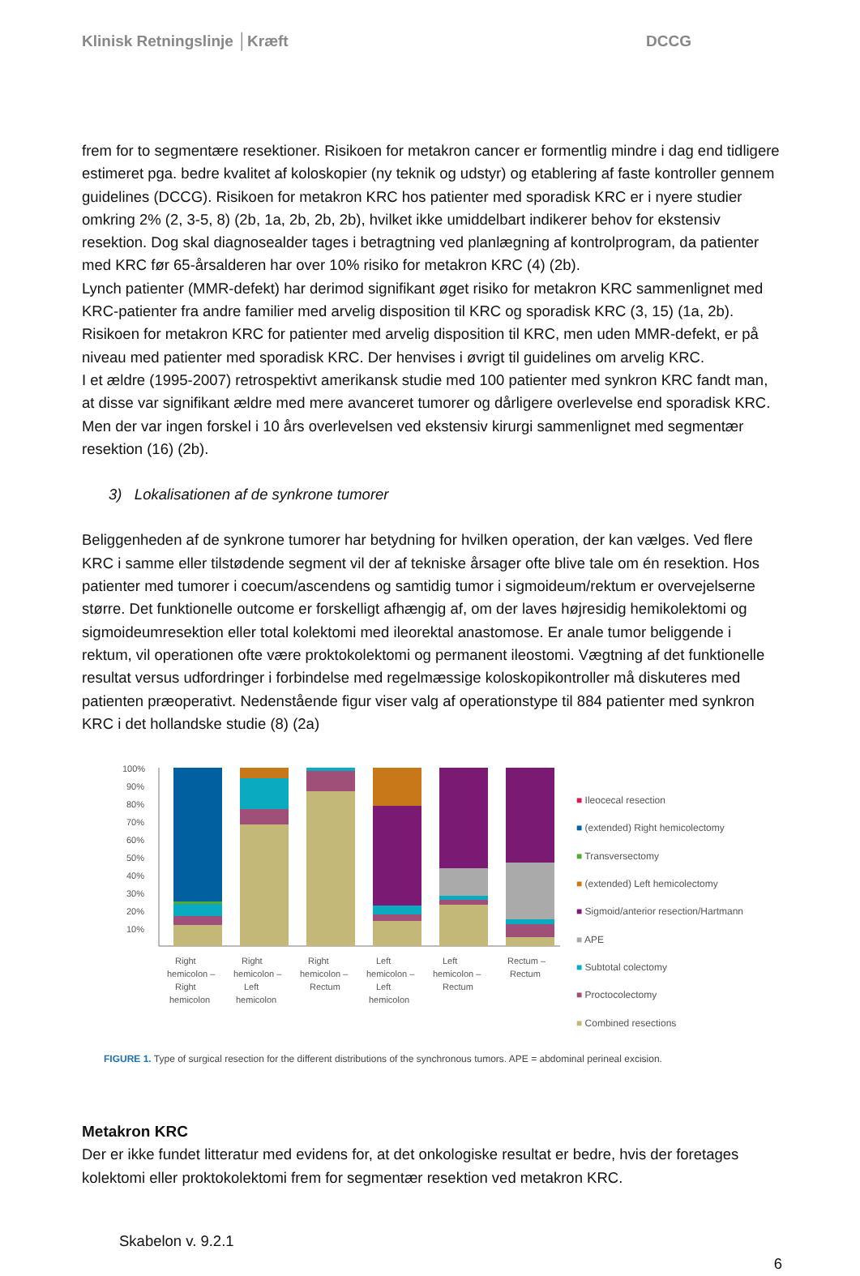Klinisk Retningslinje │Kræft DCCG
frem for to segmentære resektioner. Risikoen for metakron cancer er formentlig mindre i dag end tidligere estimeret pga. bedre kvalitet af koloskopier (ny teknik og udstyr) og etablering af faste kontroller gennem guidelines (DCCG). Risikoen for metakron KRC hos patienter med sporadisk KRC er i nyere studier omkring 2% (2, 3-5, 8) (2b, 1a, 2b, 2b, 2b), hvilket ikke umiddelbart indikerer behov for ekstensiv resektion. Dog skal diagnosealder tages i betragtning ved planlægning af kontrolprogram, da patienter med KRC før 65-årsalderen har over 10% risiko for metakron KRC (4) (2b).
Lynch patienter (MMR-defekt) har derimod signifikant øget risiko for metakron KRC sammenlignet med KRC-patienter fra andre familier med arvelig disposition til KRC og sporadisk KRC (3, 15) (1a, 2b). Risikoen for metakron KRC for patienter med arvelig disposition til KRC, men uden MMR-defekt, er på niveau med patienter med sporadisk KRC. Der henvises i øvrigt til guidelines om arvelig KRC.
I et ældre (1995-2007) retrospektivt amerikansk studie med 100 patienter med synkron KRC fandt man, at disse var signifikant ældre med mere avanceret tumorer og dårligere overlevelse end sporadisk KRC. Men der var ingen forskel i 10 års overlevelsen ved ekstensiv kirurgi sammenlignet med segmentær resektion (16) (2b).
3) Lokalisationen af de synkrone tumorer
Beliggenheden af de synkrone tumorer har betydning for hvilken operation, der kan vælges. Ved flere KRC i samme eller tilstødende segment vil der af tekniske årsager ofte blive tale om én resektion. Hos patienter med tumorer i coecum/ascendens og samtidig tumor i sigmoideum/rektum er overvejelserne større. Det funktionelle outcome er forskelligt afhængig af, om der laves højresidig hemikolektomi og sigmoideumresektion eller total kolektomi med ileorektal anastomose. Er anale tumor beliggende i rektum, vil operationen ofte være proktokolektomi og permanent ileostomi. Vægtning af det funktionelle resultat versus udfordringer i forbindelse med regelmæssige koloskopikontroller må diskuteres med patienten præoperativt. Nedenstående figur viser valg af operationstype til 884 patienter med synkron KRC i det hollandske studie (8) (2a)
100%
90%
80%
70%
60%
50%
40%
30%
20%
10%
Right
hemicolon –
Right
hemicolon
Right
hemicolon –
Left
hemicolon
Right
hemicolon –
Rectum
Left
hemicolon –
Left
hemicolon
Left
hemicolon –
Rectum
Rectum –
Rectum
■ Ileocecal resection
■ (extended) Right hemicolectomy
■ Transversectomy
■ (extended) Left hemicolectomy
■ Sigmoid/anterior resection/Hartmann
■ APE
■ Subtotal colectomy
■ Proctocolectomy
■ Combined resections
FIGURE 1. Type of surgical resection for the different distributions of the synchronous tumors. APE = abdominal perineal excision.
Metakron KRC
Der er ikke fundet litteratur med evidens for, at det onkologiske resultat er bedre, hvis der foretages kolektomi eller proktokolektomi frem for segmentær resektion ved metakron KRC.
Skabelon v. 9.2.1
6